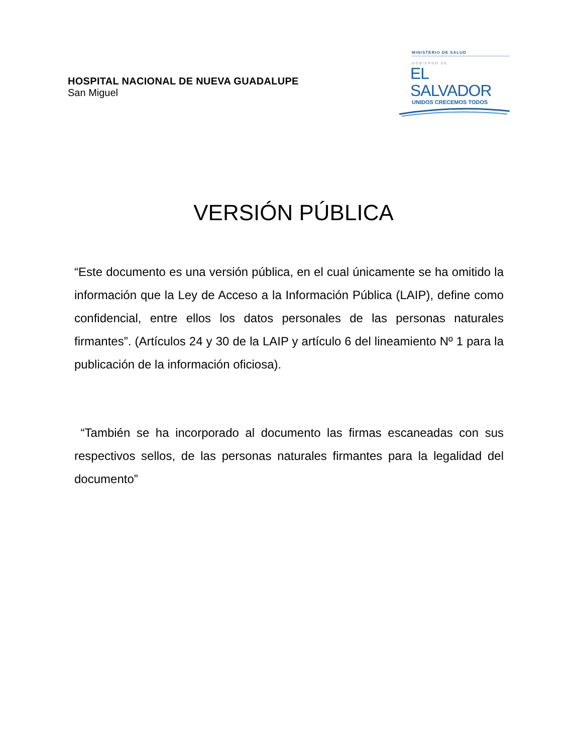HOSPITAL NACIONAL DE NUEVA GUADALUPE
San Miguel
MINISTERIO DE SALUD
GOBIERNO DE
EL SALVADOR
UNIDOS CRECEMOS TODOS
VERSIÓN PÚBLICA
“Este documento es una versión pública, en el cual únicamente se ha omitido la información que la Ley de Acceso a la Información Pública (LAIP), define como confidencial, entre ellos los datos personales de las personas naturales firmantes”. (Artículos 24 y 30 de la LAIP y artículo 6 del lineamiento Nº 1 para la publicación de la información oficiosa).
“También se ha incorporado al documento las firmas escaneadas con sus respectivos sellos, de las personas naturales firmantes para la legalidad del documento”